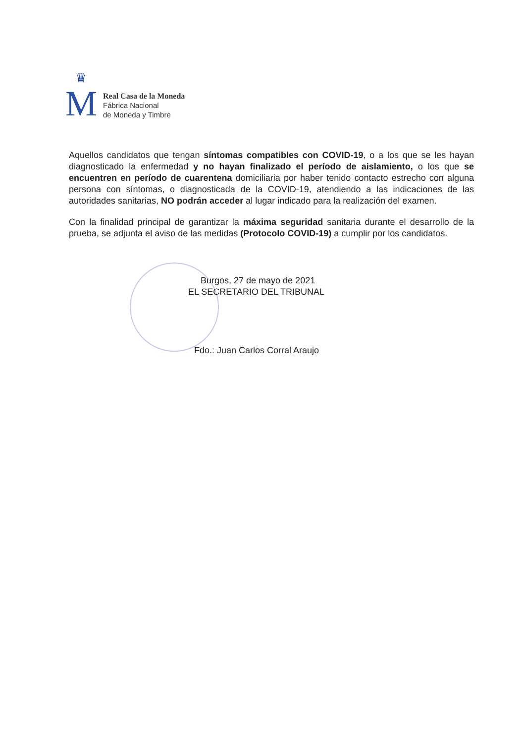♛
M
Real Casa de la Moneda
Fábrica Nacional
de Moneda y Timbre
Aquellos candidatos que tengan síntomas compatibles con COVID-19, o a los que se les hayan diagnosticado la enfermedad y no hayan finalizado el período de aislamiento, o los que se encuentren en período de cuarentena domiciliaria por haber tenido contacto estrecho con alguna persona con síntomas, o diagnosticada de la COVID-19, atendiendo a las indicaciones de las autoridades sanitarias, NO podrán acceder al lugar indicado para la realización del examen.
Con la finalidad principal de garantizar la máxima seguridad sanitaria durante el desarrollo de la prueba, se adjunta el aviso de las medidas (Protocolo COVID-19) a cumplir por los candidatos.
Burgos, 27 de mayo de 2021
EL SECRETARIO DEL TRIBUNAL
Fdo.: Juan Carlos Corral Araujo